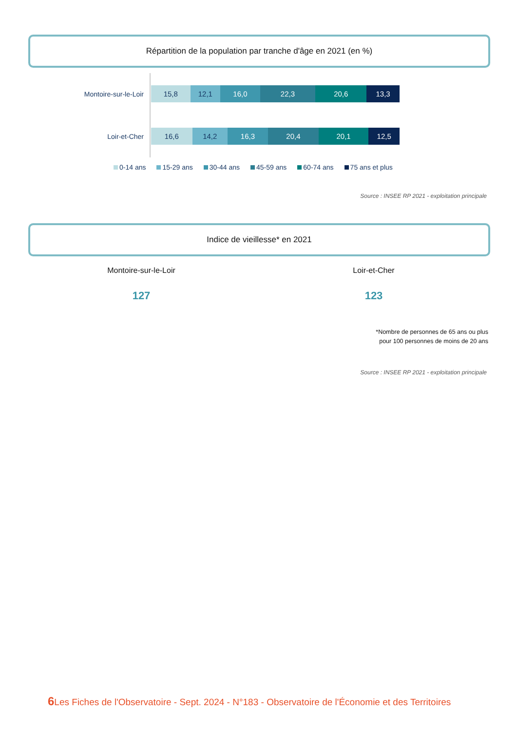Répartition de la population par tranche d'âge en 2021 (en %)
Montoire-sur-le-Loir
15,8 12,1 16,0 22,3 20,6 13,3
Loir-et-Cher
16,6 14,2 16,3 20,4 20,1 12,5
0-14 ans 15-29 ans 30-44 ans 45-59 ans 60-74 ans 75 ans et plus
Source : INSEE RP 2021 - exploitation principale
Indice de vieillesse* en 2021
Montoire-sur-le-Loir
127
Loir-et-Cher
123
*Nombre de personnes de 65 ans ou plus
pour 100 personnes de moins de 20 ans
Source : INSEE RP 2021 - exploitation principale
6 Les Fiches de l'Observatoire - Sept. 2024 - N°183 - Observatoire de l'Économie et des Territoires